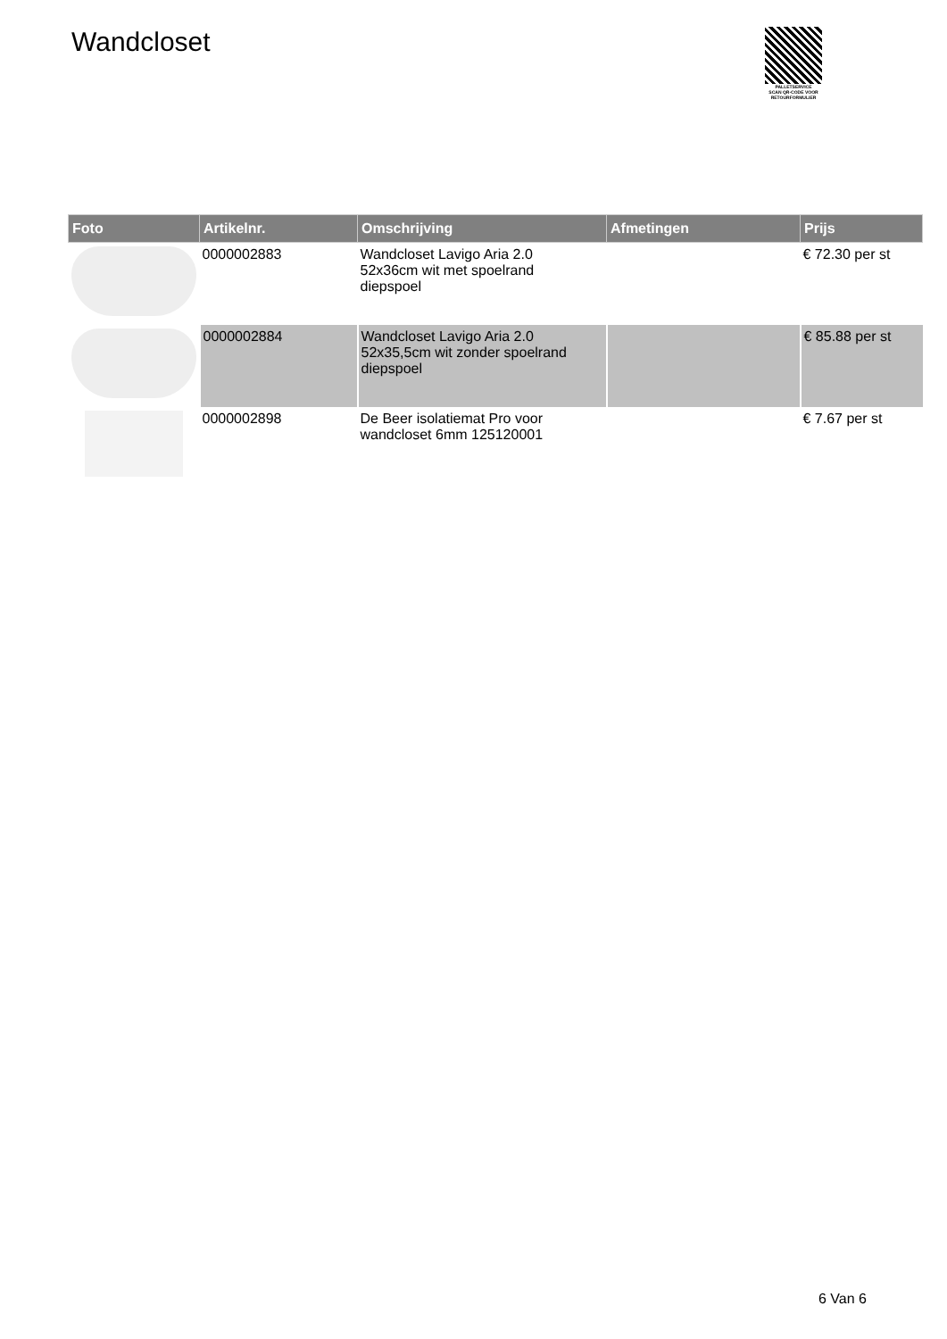Wandcloset
PALLETSERVICE
SCAN QR-CODE VOOR RETOURFORMULIER
| Foto | Artikelnr. | Omschrijving | Afmetingen | Prijs |
| --- | --- | --- | --- | --- |
| | 0000002883 | Wandcloset Lavigo Aria 2.0 52x36cm wit met spoelrand diepspoel | | € 72.30 per st |
| | 0000002884 | Wandcloset Lavigo Aria 2.0 52x35,5cm wit zonder spoelrand diepspoel | | € 85.88 per st |
| | 0000002898 | De Beer isolatiemat Pro voor wandcloset 6mm 125120001 | | € 7.67 per st |
6 Van 6